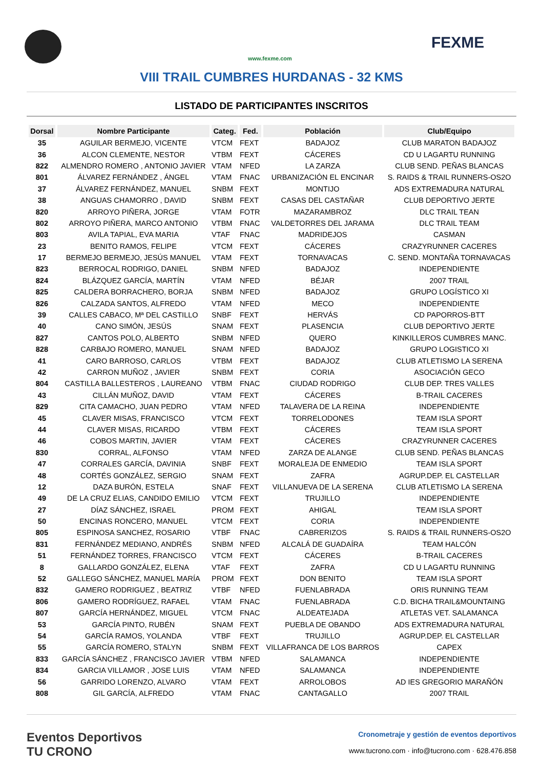www.fexme.com
FEXME
VIII TRAIL CUMBRES HURDANAS - 32 KMS
LISTADO DE PARTICIPANTES INSCRITOS
| Dorsal | Nombre Participante | Categ. | Fed. | Población | Club/Equipo |
| --- | --- | --- | --- | --- | --- |
| 35 | AGUILAR BERMEJO, VICENTE | VTCM | FEXT | BADAJOZ | CLUB MARATON BADAJOZ |
| 36 | ALCON CLEMENTE, NESTOR | VTBM | FEXT | CÁCERES | CD U LAGARTU RUNNING |
| 822 | ALMENDRO ROMERO , ANTONIO JAVIER | VTAM | NFED | LA ZARZA | CLUB SEND. PEÑAS BLANCAS |
| 801 | ÁLVAREZ FERNÁNDEZ , ÁNGEL | VTAM | FNAC | URBANIZACIÓN EL ENCINAR | S. RAIDS & TRAIL RUNNERS-OS2O |
| 37 | ÁLVAREZ FERNÁNDEZ, MANUEL | SNBM | FEXT | MONTIJO | ADS EXTREMADURA NATURAL |
| 38 | ANGUAS CHAMORRO , DAVID | SNBM | FEXT | CASAS DEL CASTAÑAR | CLUB DEPORTIVO JERTE |
| 820 | ARROYO PIÑERA, JORGE | VTAM | FOTR | MAZARAMBROZ | DLC TRAIL TEAN |
| 802 | ARROYO PIÑERA, MARCO ANTONIO | VTBM | FNAC | VALDETORRES DEL JARAMA | DLC TRAIL TEAM |
| 803 | AVILA TAPIAL, EVA MARIA | VTAF | FNAC | MADRIDEJOS | CASMAN |
| 23 | BENITO RAMOS, FELIPE | VTCM | FEXT | CÁCERES | CRAZYRUNNER CACERES |
| 17 | BERMEJO BERMEJO, JESÚS MANUEL | VTAM | FEXT | TORNAVACAS | C. SEND. MONTAÑA TORNAVACAS |
| 823 | BERROCAL RODRIGO, DANIEL | SNBM | NFED | BADAJOZ | INDEPENDIENTE |
| 824 | BLÁZQUEZ GARCÍA, MARTÍN | VTAM | NFED | BÉJAR | 2007 TRAIL |
| 825 | CALDERA BORRACHERO, BORJA | SNBM | NFED | BADAJOZ | GRUPO LOGÍSTICO XI |
| 826 | CALZADA SANTOS, ALFREDO | VTAM | NFED | MECO | INDEPENDIENTE |
| 39 | CALLES CABACO, Mª DEL CASTILLO | SNBF | FEXT | HERVÁS | CD PAPORROS-BTT |
| 40 | CANO SIMÓN, JESÚS | SNAM | FEXT | PLASENCIA | CLUB DEPORTIVO JERTE |
| 827 | CANTOS POLO, ALBERTO | SNBM | NFED | QUERO | KINKILLEROS CUMBRES MANC. |
| 828 | CARBAJO ROMERO, MANUEL | SNAM | NFED | BADAJOZ | GRUPO LOGISTICO XI |
| 41 | CARO BARROSO, CARLOS | VTBM | FEXT | BADAJOZ | CLUB ATLETISMO LA SERENA |
| 42 | CARRON MUÑOZ , JAVIER | SNBM | FEXT | CORIA | ASOCIACIÓN GECO |
| 804 | CASTILLA BALLESTEROS , LAUREANO | VTBM | FNAC | CIUDAD RODRIGO | CLUB DEP. TRES VALLES |
| 43 | CILLÁN MUÑOZ, DAVID | VTAM | FEXT | CÁCERES | B-TRAIL CACERES |
| 829 | CITA CAMACHO, JUAN PEDRO | VTAM | NFED | TALAVERA DE LA REINA | INDEPENDIENTE |
| 45 | CLAVER MISAS, FRANCISCO | VTCM | FEXT | TORRELODONES | TEAM ISLA SPORT |
| 44 | CLAVER MISAS, RICARDO | VTBM | FEXT | CÁCERES | TEAM ISLA SPORT |
| 46 | COBOS MARTIN, JAVIER | VTAM | FEXT | CÁCERES | CRAZYRUNNER CACERES |
| 830 | CORRAL, ALFONSO | VTAM | NFED | ZARZA DE ALANGE | CLUB SEND. PEÑAS BLANCAS |
| 47 | CORRALES GARCÍA, DAVINIA | SNBF | FEXT | MORALEJA DE ENMEDIO | TEAM ISLA SPORT |
| 48 | CORTÉS GONZÁLEZ, SERGIO | SNAM | FEXT | ZAFRA | AGRUP.DEP. EL CASTELLAR |
| 12 | DAZA BURÓN, ESTELA | SNAF | FEXT | VILLANUEVA DE LA SERENA | CLUB ATLETISMO LA SERENA |
| 49 | DE LA CRUZ ELIAS, CANDIDO EMILIO | VTCM | FEXT | TRUJILLO | INDEPENDIENTE |
| 27 | DÍAZ SÁNCHEZ, ISRAEL | PROM | FEXT | AHIGAL | TEAM ISLA SPORT |
| 50 | ENCINAS RONCERO, MANUEL | VTCM | FEXT | CORIA | INDEPENDIENTE |
| 805 | ESPINOSA SANCHEZ, ROSARIO | VTBF | FNAC | CABRERIZOS | S. RAIDS & TRAIL RUNNERS-OS2O |
| 831 | FERNÁNDEZ MEDIANO, ANDRÉS | SNBM | NFED | ALCALÁ DE GUADAÍRA | TEAM HALCÓN |
| 51 | FERNÁNDEZ TORRES, FRANCISCO | VTCM | FEXT | CÁCERES | B-TRAIL CACERES |
| 8 | GALLARDO GONZÁLEZ, ELENA | VTAF | FEXT | ZAFRA | CD U LAGARTU RUNNING |
| 52 | GALLEGO SÁNCHEZ, MANUEL MARÍA | PROM | FEXT | DON BENITO | TEAM ISLA SPORT |
| 832 | GAMERO RODRIGUEZ , BEATRIZ | VTBF | NFED | FUENLABRADA | ORIS RUNNING TEAM |
| 806 | GAMERO RODRÍGUEZ, RAFAEL | VTAM | FNAC | FUENLABRADA | C.D. BICHA TRAIL&MOUNTAING |
| 807 | GARCÍA HERNÁNDEZ, MIGUEL | VTCM | FNAC | ALDEATEJADA | ATLETAS VET. SALAMANCA |
| 53 | GARCÍA PINTO, RUBÉN | SNAM | FEXT | PUEBLA DE OBANDO | ADS EXTREMADURA NATURAL |
| 54 | GARCÍA RAMOS, YOLANDA | VTBF | FEXT | TRUJILLO | AGRUP.DEP. EL CASTELLAR |
| 55 | GARCÍA ROMERO, STALYN | SNBM | FEXT | VILLAFRANCA DE LOS BARROS | CAPEX |
| 833 | GARCÍA SÁNCHEZ , FRANCISCO JAVIER | VTBM | NFED | SALAMANCA | INDEPENDIENTE |
| 834 | GARCIA VILLAMOR , JOSE LUIS | VTAM | NFED | SALAMANCA | INDEPENDIENTE |
| 56 | GARRIDO LORENZO, ALVARO | VTAM | FEXT | ARROLOBOS | AD IES GREGORIO MARAÑÓN |
| 808 | GIL GARCÍA, ALFREDO | VTAM | FNAC | CANTAGALLO | 2007 TRAIL |
Eventos Deportivos
TU CRONO
Cronometraje y gestión de eventos deportivos
www.tucrono.com · info@tucrono.com · 628.476.858